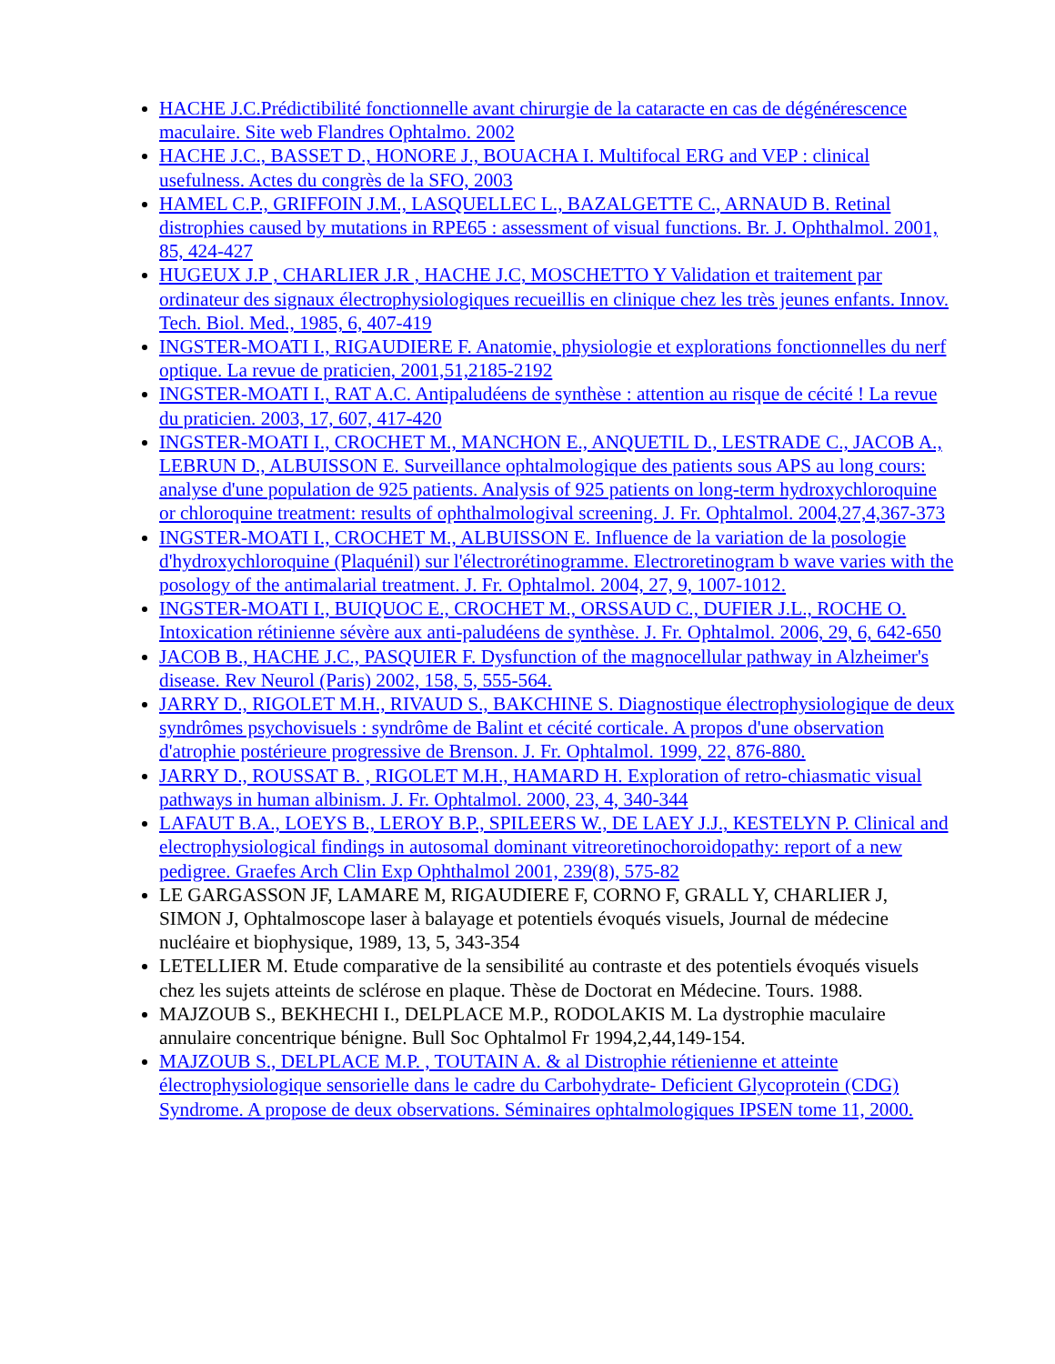HACHE J.C.Prédictibilité fonctionnelle avant chirurgie de la cataracte en cas de dégénérescence maculaire. Site web Flandres Ophtalmo. 2002
HACHE J.C., BASSET D., HONORE J., BOUACHA I. Multifocal ERG and VEP : clinical usefulness. Actes du congrès de la SFO, 2003
HAMEL C.P., GRIFFOIN J.M., LASQUELLEC L., BAZALGETTE C., ARNAUD B. Retinal distrophies caused by mutations in RPE65 : assessment of visual functions. Br. J. Ophthalmol. 2001, 85, 424-427
HUGEUX J.P , CHARLIER J.R , HACHE J.C, MOSCHETTO Y Validation et traitement par ordinateur des signaux électrophysiologiques recueillis en clinique chez les très jeunes enfants. Innov. Tech. Biol. Med., 1985, 6, 407-419
INGSTER-MOATI I., RIGAUDIERE F. Anatomie, physiologie et explorations fonctionnelles du nerf optique. La revue de praticien, 2001,51,2185-2192
INGSTER-MOATI I., RAT A.C. Antipaludéens de synthèse : attention au risque de cécité ! La revue du praticien. 2003, 17, 607, 417-420
INGSTER-MOATI I., CROCHET M., MANCHON E., ANQUETIL D., LESTRADE C., JACOB A., LEBRUN D., ALBUISSON E. Surveillance ophtalmologique des patients sous APS au long cours: analyse d'une population de 925 patients. Analysis of 925 patients on long-term hydroxychloroquine or chloroquine treatment: results of ophthalmologival screening. J. Fr. Ophtalmol. 2004,27,4,367-373
INGSTER-MOATI I., CROCHET M., ALBUISSON E. Influence de la variation de la posologie d'hydroxychloroquine (Plaquénil) sur l'électrorétinogramme. Electroretinogram b wave varies with the posology of the antimalarial treatment. J. Fr. Ophtalmol. 2004, 27, 9, 1007-1012.
INGSTER-MOATI I., BUIQUOC E., CROCHET M., ORSSAUD C., DUFIER J.L., ROCHE O. Intoxication rétinienne sévère aux anti-paludéens de synthèse. J. Fr. Ophtalmol. 2006, 29, 6, 642-650
JACOB B., HACHE J.C., PASQUIER F. Dysfunction of the magnocellular pathway in Alzheimer's disease. Rev Neurol (Paris) 2002, 158, 5, 555-564.
JARRY D., RIGOLET M.H., RIVAUD S., BAKCHINE S. Diagnostique électrophysiologique de deux syndrômes psychovisuels : syndrôme de Balint et cécité corticale. A propos d'une observation d'atrophie postérieure progressive de Brenson. J. Fr. Ophtalmol. 1999, 22, 876-880.
JARRY D., ROUSSAT B. , RIGOLET M.H., HAMARD H. Exploration of retro-chiasmatic visual pathways in human albinism. J. Fr. Ophtalmol. 2000, 23, 4, 340-344
LAFAUT B.A., LOEYS B., LEROY B.P., SPILEERS W., DE LAEY J.J., KESTELYN P. Clinical and electrophysiological findings in autosomal dominant vitreoretinochoroidopathy: report of a new pedigree. Graefes Arch Clin Exp Ophthalmol 2001, 239(8), 575-82
LE GARGASSON JF, LAMARE M, RIGAUDIERE F, CORNO F, GRALL Y, CHARLIER J, SIMON J, Ophtalmoscope laser à balayage et potentiels évoqués visuels, Journal de médecine nucléaire et biophysique, 1989, 13, 5, 343-354
LETELLIER M. Etude comparative de la sensibilité au contraste et des potentiels évoqués visuels chez les sujets atteints de sclérose en plaque. Thèse de Doctorat en Médecine. Tours. 1988.
MAJZOUB S., BEKHECHI I., DELPLACE M.P., RODOLAKIS M. La dystrophie maculaire annulaire concentrique bénigne. Bull Soc Ophtalmol Fr 1994,2,44,149-154.
MAJZOUB S., DELPLACE M.P. , TOUTAIN A. & al Distrophie rétienienne et atteinte électrophysiologique sensorielle dans le cadre du Carbohydrate- Deficient Glycoprotein (CDG) Syndrome. A propose de deux observations. Séminaires ophtalmologiques IPSEN tome 11, 2000.